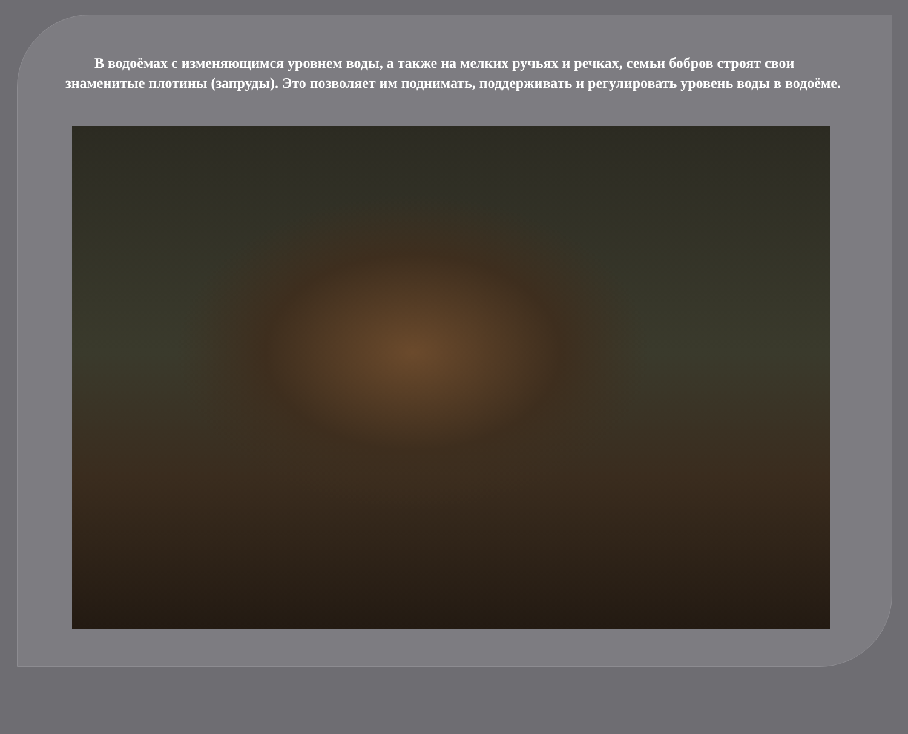В водоёмах с изменяющимся уровнем воды, а также на мелких ручьях и речках, семьи бобров строят свои знаменитые плотины (запруды). Это позволяет им поднимать, поддерживать и регулировать уровень воды в водоёме.